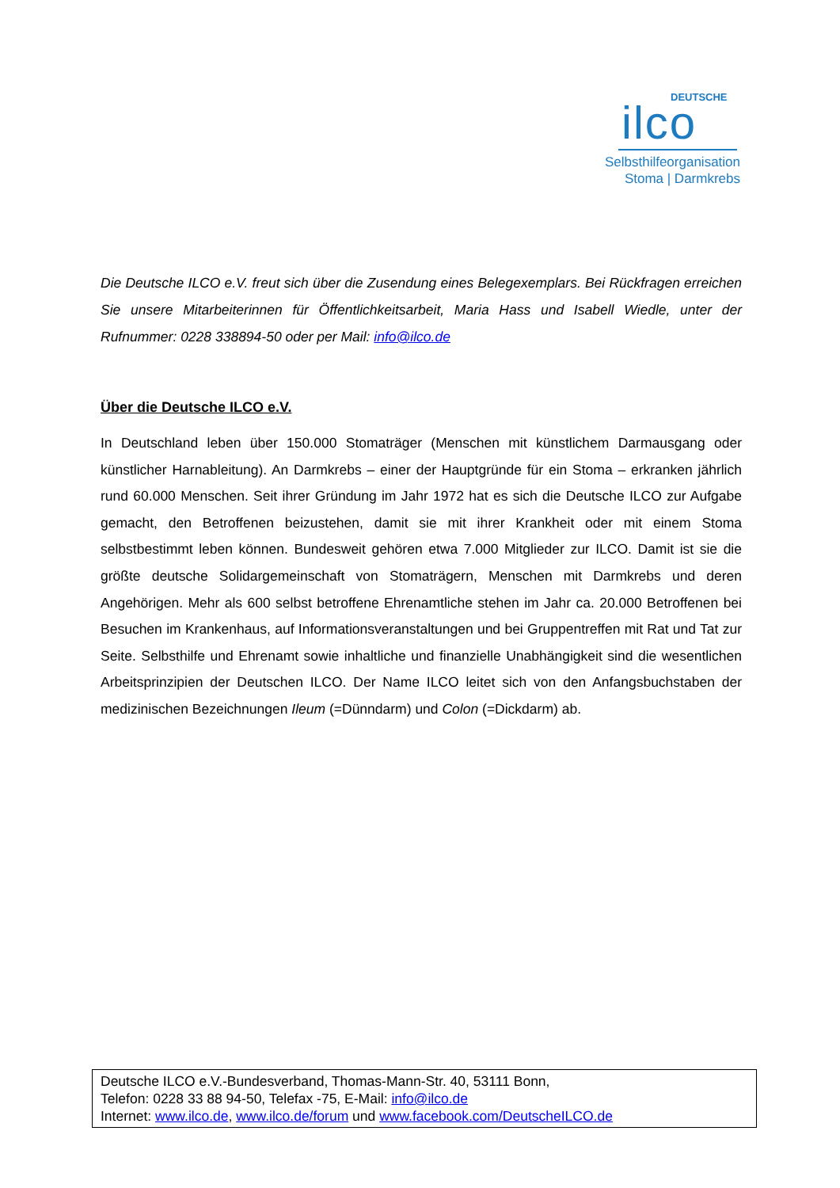DEUTSCHE
ilco
Selbsthilfeorganisation
Stoma | Darmkrebs
Die Deutsche ILCO e.V. freut sich über die Zusendung eines Belegexemplars. Bei Rückfragen erreichen Sie unsere Mitarbeiterinnen für Öffentlichkeitsarbeit, Maria Hass und Isabell Wiedle, unter der Rufnummer: 0228 338894-50 oder per Mail: info@ilco.de
Über die Deutsche ILCO e.V.
In Deutschland leben über 150.000 Stomaträger (Menschen mit künstlichem Darmausgang oder künstlicher Harnableitung). An Darmkrebs – einer der Hauptgründe für ein Stoma – erkranken jährlich rund 60.000 Menschen. Seit ihrer Gründung im Jahr 1972 hat es sich die Deutsche ILCO zur Aufgabe gemacht, den Betroffenen beizustehen, damit sie mit ihrer Krankheit oder mit einem Stoma selbstbestimmt leben können. Bundesweit gehören etwa 7.000 Mitglieder zur ILCO. Damit ist sie die größte deutsche Solidargemeinschaft von Stomaträgern, Menschen mit Darmkrebs und deren Angehörigen. Mehr als 600 selbst betroffene Ehrenamtliche stehen im Jahr ca. 20.000 Betroffenen bei Besuchen im Krankenhaus, auf Informationsveranstaltungen und bei Gruppentreffen mit Rat und Tat zur Seite. Selbsthilfe und Ehrenamt sowie inhaltliche und finanzielle Unabhängigkeit sind die wesentlichen Arbeitsprinzipien der Deutschen ILCO. Der Name ILCO leitet sich von den Anfangsbuchstaben der medizinischen Bezeichnungen Ileum (=Dünndarm) und Colon (=Dickdarm) ab.
Deutsche ILCO e.V.-Bundesverband, Thomas-Mann-Str. 40, 53111 Bonn,
Telefon: 0228 33 88 94-50, Telefax -75, E-Mail: info@ilco.de
Internet: www.ilco.de, www.ilco.de/forum und www.facebook.com/DeutscheILCO.de